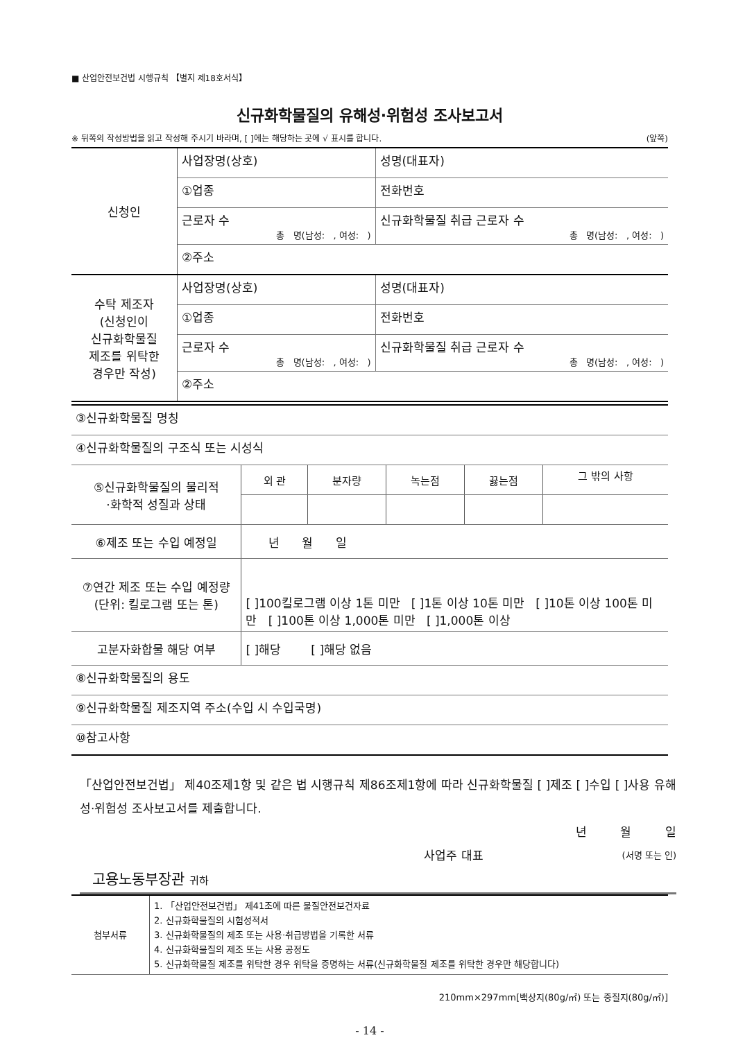■ 산업안전보건법 시행규칙 【별지 제18호서식】
신규화학물질의 유해성·위험성 조사보고서
※ 뒤쪽의 작성방법을 읽고 작성해 주시기 바라며, [ ]에는 해당하는 곳에 √ 표시를 합니다. (앞쪽)
| 신청인 | 사업장명(상호) | 성명(대표자) |
| | ①업종 | 전화번호 |
| | 근로자 수 총 명(남성: , 여성: ) | 신규화학물질 취급 근로자 수 총 명(남성: , 여성: ) |
| | ②주소 | |
| 수탁 제조자 (신청인이 신규화학물질 제조를 위탁한 경우만 작성) | 사업장명(상호) | 성명(대표자) |
| | ①업종 | 전화번호 |
| | 근로자 수 총 명(남성: , 여성: ) | 신규화학물질 취급 근로자 수 총 명(남성: , 여성: ) |
| | ②주소 | |
| ③신규화학물질 명칭 | | | | | |
| ④신규화학물질의 구조식 또는 시성식 | | | | | |
| ⑤신규화학물질의 물리적 ·화학적 성질과 상태 | 외 관 | 분자량 | 녹는점 | 끓는점 | 그 밖의 사항 |
| ⑥제조 또는 수입 예정일 | 년 월 일 | | | | |
| ⑦연간 제조 또는 수입 예정량(단위: 킬로그램 또는 톤) | [ ]100킬로그램 이상 1톤 미만 [ ]1톤 이상 10톤 미만 [ ]10톤 이상 100톤 미만 [ ]100톤 이상 1,000톤 미만 [ ]1,000톤 이상 | | | | |
| 고분자화합물 해당 여부 | [ ]해당 [ ]해당 없음 | | | | |
| ⑧신규화학물질의 용도 | | | | | |
| ⑨신규화학물질 제조지역 주소(수입 시 수입국명) | | | | | |
| ⑩참고사항 | | | | | |
「산업안전보건법」 제40조제1항 및 같은 법 시행규칙 제86조제1항에 따라 신규화학물질 [ ]제조 [ ]수입 [ ]사용 유해성·위험성 조사보고서를 제출합니다.
년 월 일
사업주 대표 (서명 또는 인)
고용노동부장관 귀하
| 첨부서류 | 1. 「산업안전보건법」 제41조에 따른 물질안전보건자료 2. 신규화학물질의 시험성적서 3. 신규화학물질의 제조 또는 사용·취급방법을 기록한 서류 4. 신규화학물질의 제조 또는 사용 공정도 5. 신규화학물질 제조를 위탁한 경우 위탁을 증명하는 서류(신규화학물질 제조를 위탁한 경우만 해당합니다) |
210mm×297mm[백상지(80g/㎡) 또는 중질지(80g/㎡)]
- 14 -